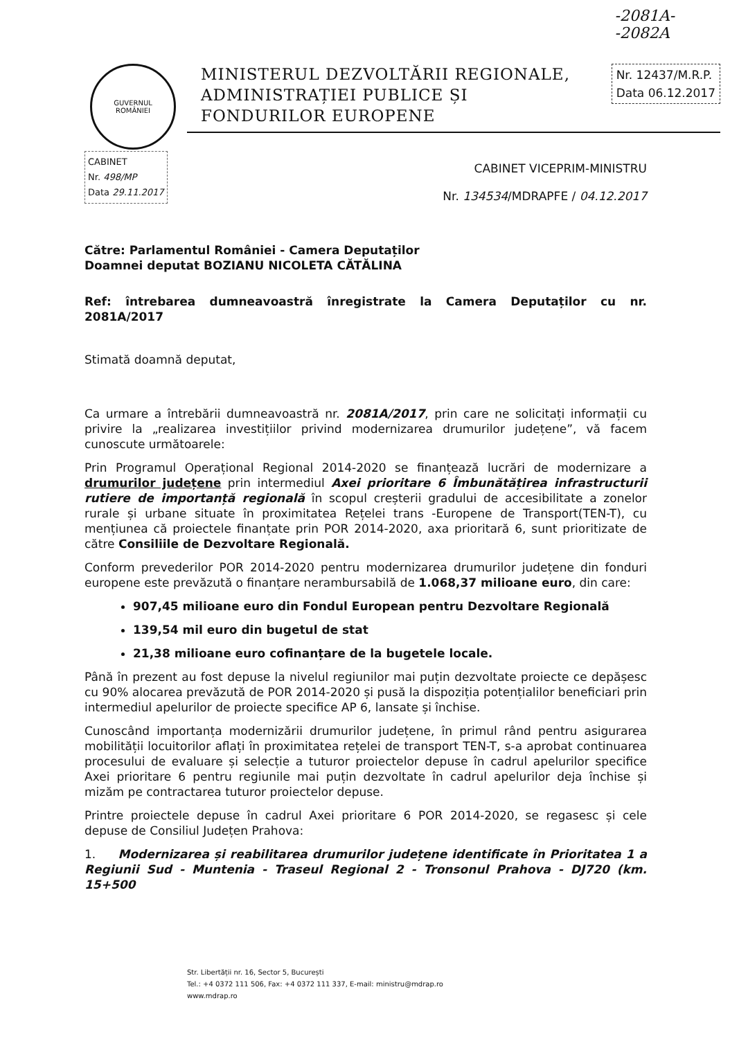-2081A-
-2082A
GUVERNUL
ROMÂNIEI
MINISTERUL DEZVOLTĂRII REGIONALE,
ADMINISTRAȚIEI PUBLICE ȘI
FONDURILOR EUROPENE
Nr. 12437/M.R.P.
Data 06.12.2017
CABINET
Nr. 498/MP
Data 29.11.2017
CABINET VICEPRIM-MINISTRU
Nr. 134534/MDRAPFE / 04.12.2017
Către: Parlamentul României - Camera Deputaților
Doamnei deputat BOZIANU NICOLETA CĂTĂLINA
Ref: întrebarea dumneavoastră înregistrate la Camera Deputaților cu nr. 2081A/2017
Stimată doamnă deputat,
Ca urmare a întrebării dumneavoastră nr. 2081A/2017, prin care ne solicitați informații cu privire la „realizarea investițiilor privind modernizarea drumurilor județene”, vă facem cunoscute următoarele:
Prin Programul Operațional Regional 2014-2020 se finanțează lucrări de modernizare a drumurilor județene prin intermediul Axei prioritare 6 Îmbunătățirea infrastructurii rutiere de importanță regională în scopul creșterii gradului de accesibilitate a zonelor rurale și urbane situate în proximitatea Rețelei trans -Europene de Transport(TEN-T), cu mențiunea că proiectele finanțate prin POR 2014-2020, axa prioritară 6, sunt prioritizate de către Consiliile de Dezvoltare Regională.
Conform prevederilor POR 2014-2020 pentru modernizarea drumurilor județene din fonduri europene este prevăzută o finanțare nerambursabilă de 1.068,37 milioane euro, din care:
907,45 milioane euro din Fondul European pentru Dezvoltare Regională
139,54 mil euro din bugetul de stat
21,38 milioane euro cofinanțare de la bugetele locale.
Până în prezent au fost depuse la nivelul regiunilor mai puțin dezvoltate proiecte ce depășesc cu 90% alocarea prevăzută de POR 2014-2020 și pusă la dispoziția potențialilor beneficiari prin intermediul apelurilor de proiecte specifice AP 6, lansate și închise.
Cunoscând importanța modernizării drumurilor județene, în primul rând pentru asigurarea mobilității locuitorilor aflați în proximitatea rețelei de transport TEN-T, s-a aprobat continuarea procesului de evaluare și selecție a tuturor proiectelor depuse în cadrul apelurilor specifice Axei prioritare 6 pentru regiunile mai puțin dezvoltate în cadrul apelurilor deja închise și mizăm pe contractarea tuturor proiectelor depuse.
Printre proiectele depuse în cadrul Axei prioritare 6 POR 2014-2020, se regasesc și cele depuse de Consiliul Județen Prahova:
1. Modernizarea și reabilitarea drumurilor județene identificate în Prioritatea 1 a Regiunii Sud - Muntenia - Traseul Regional 2 - Tronsonul Prahova - DJ720 (km. 15+500
Str. Libertății nr. 16, Sector 5, București
Tel.: +4 0372 111 506, Fax: +4 0372 111 337, E-mail: ministru@mdrap.ro
www.mdrap.ro